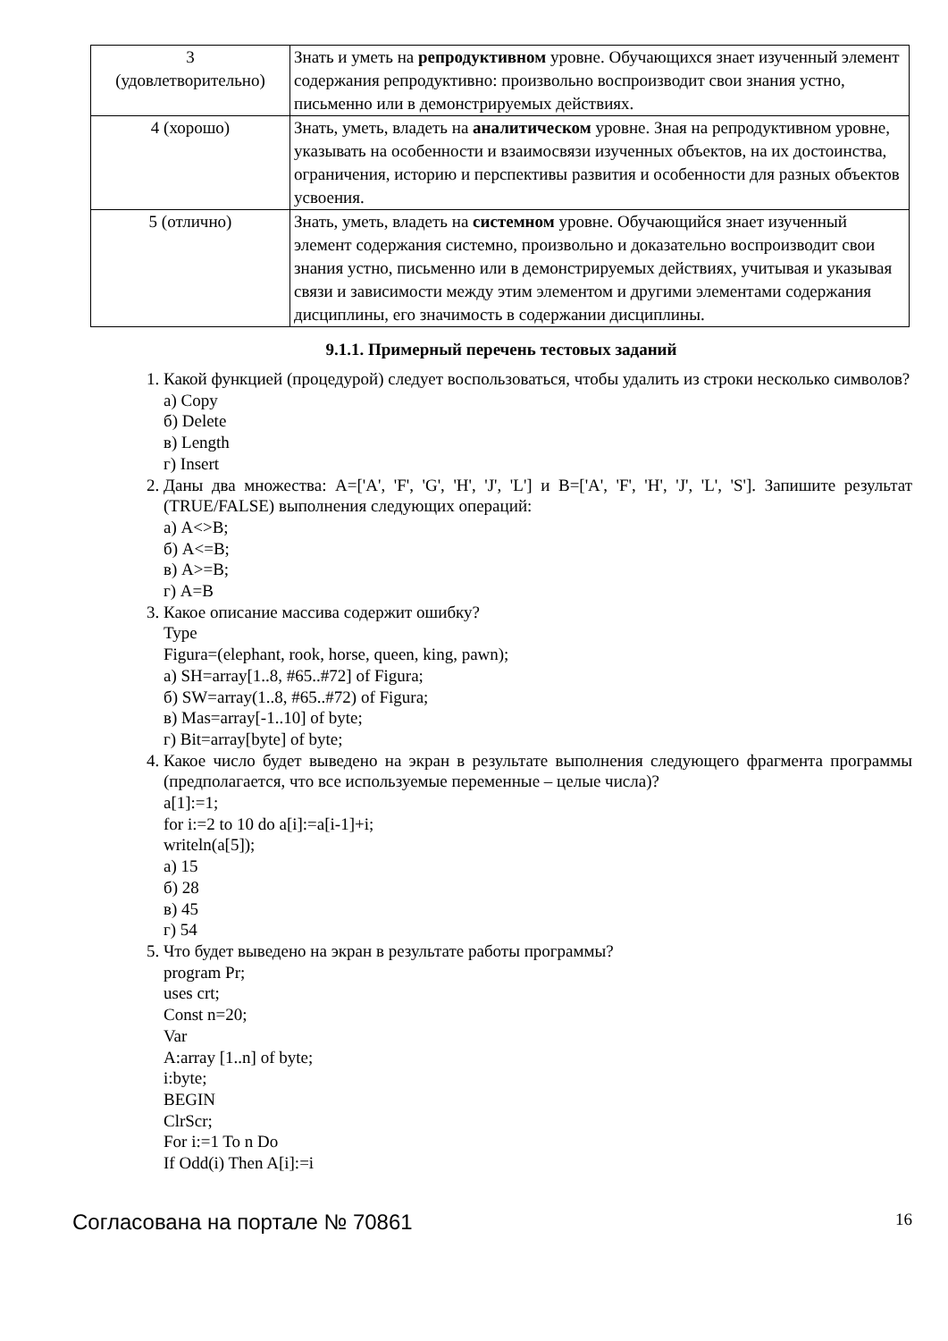| 3 (удовлетворительно) | Знать и уметь на репродуктивном уровне. Обучающихся знает изученный элемент содержания репродуктивно: произвольно воспроизводит свои знания устно, письменно или в демонстрируемых действиях. |
| 4 (хорошо) | Знать, уметь, владеть на аналитическом уровне. Зная на репродуктивном уровне, указывать на особенности и взаимосвязи изученных объектов, на их достоинства, ограничения, историю и перспективы развития и особенности для разных объектов усвоения. |
| 5 (отлично) | Знать, уметь, владеть на системном уровне. Обучающийся знает изученный элемент содержания системно, произвольно и доказательно воспроизводит свои знания устно, письменно или в демонстрируемых действиях, учитывая и указывая связи и зависимости между этим элементом и другими элементами содержания дисциплины, его значимость в содержании дисциплины. |
9.1.1. Примерный перечень тестовых заданий
1. Какой функцией (процедурой) следует воспользоваться, чтобы удалить из строки несколько символов?
а) Copy
б) Delete
в) Length
г) Insert
2. Даны два множества: A=['A', 'F', 'G', 'H', 'J', 'L'] и B=['A', 'F', 'H', 'J', 'L', 'S']. Запишите результат (TRUE/FALSE) выполнения следующих операций:
а) A<>B;
б) A<=B;
в) A>=B;
г) A=B
3. Какое описание массива содержит ошибку?
Type
Figura=(elephant, rook, horse, queen, king, pawn);
а) SH=array[1..8, #65..#72] of Figura;
б) SW=array(1..8, #65..#72) of Figura;
в) Mas=array[-1..10] of byte;
г) Bit=array[byte] of byte;
4. Какое число будет выведено на экран в результате выполнения следующего фрагмента программы (предполагается, что все используемые переменные – целые числа)?
a[1]:=1;
for i:=2 to 10 do a[i]:=a[i-1]+i;
writeln(a[5]);
а) 15
б) 28
в) 45
г) 54
5. Что будет выведено на экран в результате работы программы?
program Pr;
uses crt;
Const n=20;
Var
A:array [1..n] of byte;
i:byte;
BEGIN
ClrScr;
For i:=1 To n Do
If Odd(i) Then A[i]:=i
Согласована на портале № 70861 16